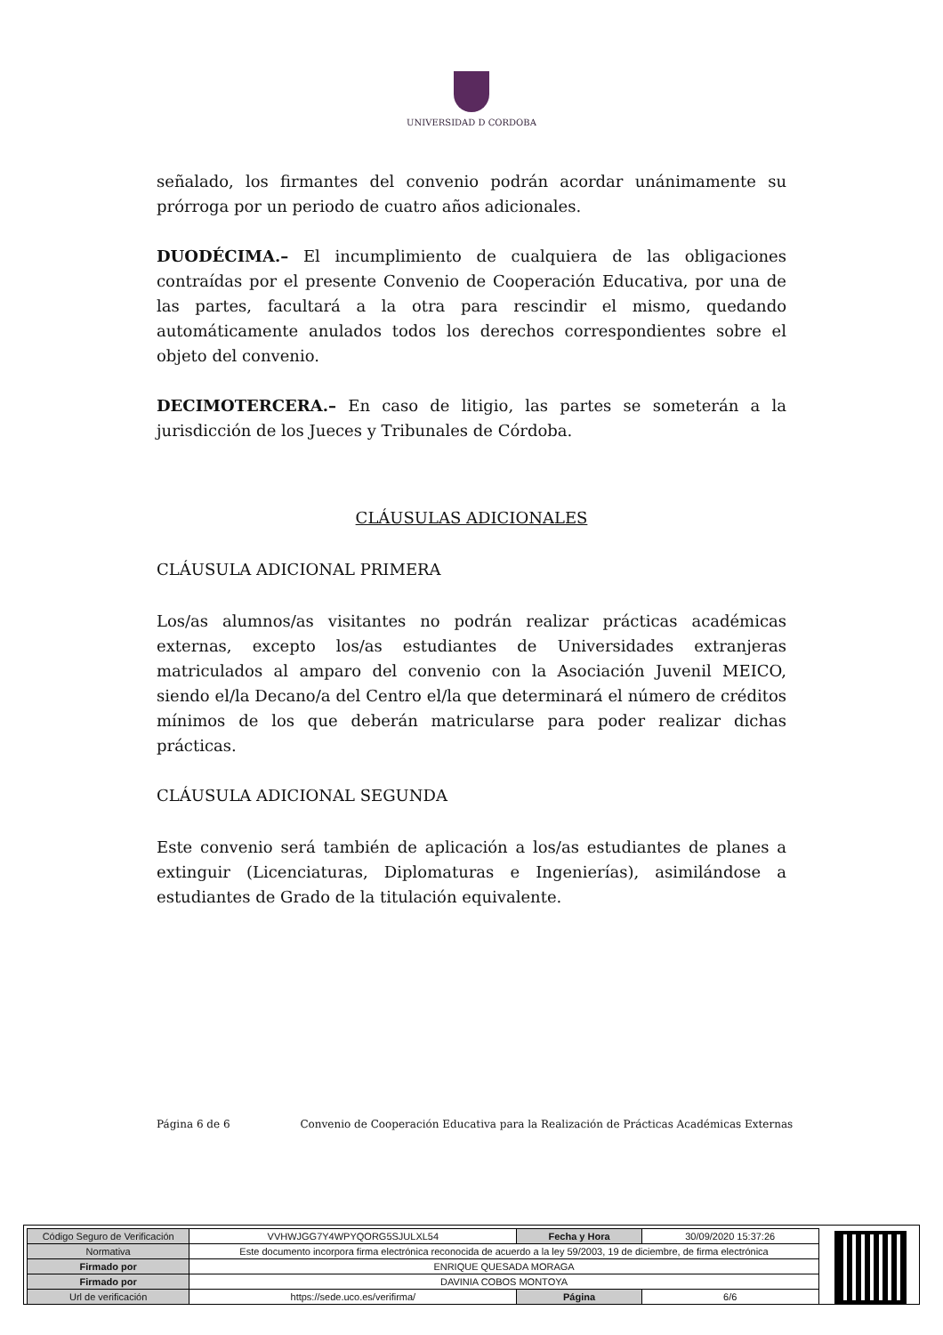UNIVERSIDAD D CORDOBA
señalado, los firmantes del convenio podrán acordar unánimamente su prórroga por un periodo de cuatro años adicionales.
DUODÉCIMA.– El incumplimiento de cualquiera de las obligaciones contraídas por el presente Convenio de Cooperación Educativa, por una de las partes, facultará a la otra para rescindir el mismo, quedando automáticamente anulados todos los derechos correspondientes sobre el objeto del convenio.
DECIMOTERCERA.– En caso de litigio, las partes se someterán a la jurisdicción de los Jueces y Tribunales de Córdoba.
CLÁUSULAS ADICIONALES
CLÁUSULA ADICIONAL PRIMERA
Los/as alumnos/as visitantes no podrán realizar prácticas académicas externas, excepto los/as estudiantes de Universidades extranjeras matriculados al amparo del convenio con la Asociación Juvenil MEICO, siendo el/la Decano/a del Centro el/la que determinará el número de créditos mínimos de los que deberán matricularse para poder realizar dichas prácticas.
CLÁUSULA ADICIONAL SEGUNDA
Este convenio será también de aplicación a los/as estudiantes de planes a extinguir (Licenciaturas, Diplomaturas e Ingenierías), asimilándose a estudiantes de Grado de la titulación equivalente.
Página 6 de 6 Convenio de Cooperación Educativa para la Realización de Prácticas Académicas Externas
| Código Seguro de Verificación | VVHWJGG7Y4WPYQORG5SJULXL54 | Fecha y Hora | 30/09/2020 15:37:26 |
| Normativa | Este documento incorpora firma electrónica reconocida de acuerdo a la ley 59/2003, 19 de diciembre, de firma electrónica | | |
| Firmado por | ENRIQUE QUESADA MORAGA | | |
| Firmado por | DAVINIA COBOS MONTOYA | | |
| Url de verificación | https://sede.uco.es/verifirma/ | Página | 6/6 |